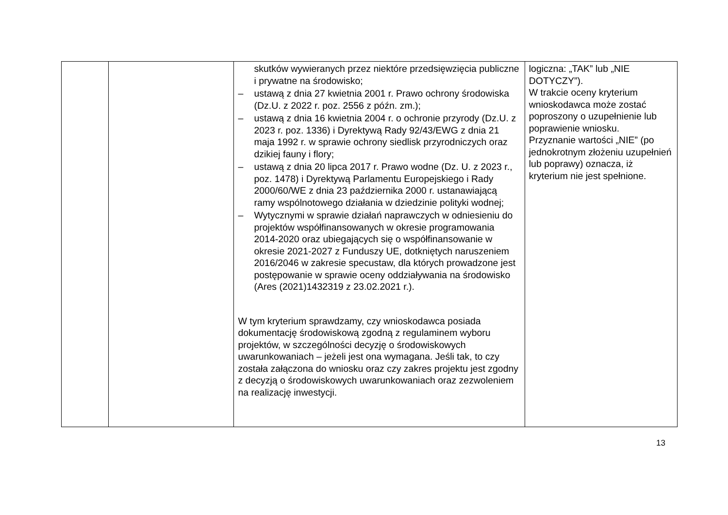| | | skutków wywieranych przez niektóre przedsięwzięcia publiczne i prywatne na środowisko; – ustawą z dnia 27 kwietnia 2001 r. Prawo ochrony środowiska (Dz.U. z 2022 r. poz. 2556 z późn. zm.); – ustawą z dnia 16 kwietnia 2004 r. o ochronie przyrody (Dz.U. z 2023 r. poz. 1336) i Dyrektywą Rady 92/43/EWG z dnia 21 maja 1992 r. w sprawie ochrony siedlisk przyrodniczych oraz dzikiej fauny i flory; – ustawą z dnia 20 lipca 2017 r. Prawo wodne (Dz. U. z 2023 r., poz. 1478) i Dyrektywą Parlamentu Europejskiego i Rady 2000/60/WE z dnia 23 października 2000 r. ustanawiającą ramy wspólnotowego działania w dziedzinie polityki wodnej; – Wytycznymi w sprawie działań naprawczych w odniesieniu do projektów współfinansowanych w okresie programowania 2014-2020 oraz ubiegających się o współfinansowanie w okresie 2021-2027 z Funduszy UE, dotkniętych naruszeniem 2016/2046 w zakresie specustaw, dla których prowadzone jest postępowanie w sprawie oceny oddziaływania na środowisko (Ares (2021)1432319 z 23.02.2021 r.). W tym kryterium sprawdzamy, czy wnioskodawca posiada dokumentację środowiskową zgodną z regulaminem wyboru projektów, w szczególności decyzję o środowiskowych uwarunkowaniach – jeżeli jest ona wymagana. Jeśli tak, to czy została załączona do wniosku oraz czy zakres projektu jest zgodny z decyzją o środowiskowych uwarunkowaniach oraz zezwoleniem na realizację inwestycji. | logiczna: „TAK” lub „NIE DOTYCZY”). W trakcie oceny kryterium wnioskodawca może zostać poproszony o uzupełnienie lub poprawienie wniosku. Przyznanie wartości „NIE” (po jednokrotnym złożeniu uzupełnień lub poprawy) oznacza, iż kryterium nie jest spełnione. |
13